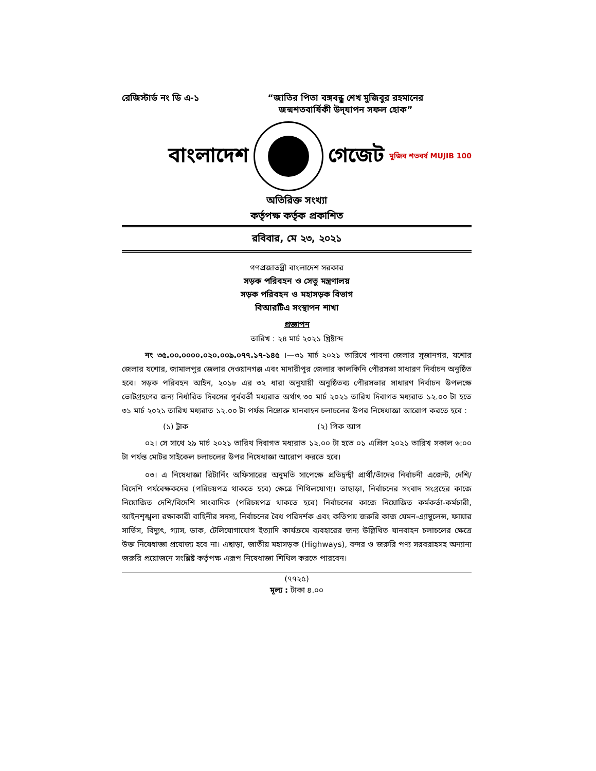রেজিস্টার্ড নং ডি এ-১
“জাতির পিতা বঙ্গবন্ধু শেখ মুজিবুর রহমানের
জন্মশতবার্ষিকী উদ্‌যাপন সফল হোক”
বাংলাদেশ গেজেট মুজিব শতবর্ষ MUJIB 100
অতিরিক্ত সংখ্যা
কর্তৃপক্ষ কর্তৃক প্রকাশিত
রবিবার, মে ২৩, ২০২১
গণপ্রজাতন্ত্রী বাংলাদেশ সরকার
সড়ক পরিবহন ও সেতু মন্ত্রণালয়
সড়ক পরিবহন ও মহাসড়ক বিভাগ
বিআরটিএ সংস্থাপন শাখা
প্রজ্ঞাপন
তারিখ : ২৪ মার্চ ২০২১ খ্রিষ্টাব্দ
নং ৩৫.০০.০০০০.০২০.০০৯.০৭৭.১৭-১৪৫ ।—৩১ মার্চ ২০২১ তারিখে পাবনা জেলার সুজানগর, যশোর জেলার যশোর, জামালপুর জেলার দেওয়ানগঞ্জ এবং মাদারীপুর জেলার কালকিনি পৌরসভা সাধারণ নির্বাচন অনুষ্ঠিত হবে। সড়ক পরিবহন আইন, ২০১৮ এর ৩২ ধারা অনুযায়ী অনুষ্ঠিতব্য পৌরসভার সাধারণ নির্বাচন উপলক্ষে ভোটগ্রহণের জন্য নির্ধারিত দিবসের পূর্ববর্তী মধ্যরাত অর্থাৎ ৩০ মার্চ ২০২১ তারিখ দিবাগত মধ্যরাত ১২.০০ টা হতে ৩১ মার্চ ২০২১ তারিখ মধ্যরাত ১২.০০ টা পর্যন্ত নিম্নোক্ত যানবাহন চলাচলের উপর নিষেধাজ্ঞা আরোপ করতে হবে :
(১) ট্রাক (২) পিক আপ
০২। সে সাথে ২৯ মার্চ ২০২১ তারিখ দিবাগত মধ্যরাত ১২.০০ টা হতে ০১ এপ্রিল ২০২১ তারিখ সকাল ৬:০০ টা পর্যন্ত মোটর সাইকেল চলাচলের উপর নিষেধাজ্ঞা আরোপ করতে হবে।
০৩। এ নিষেধাজ্ঞা রিটার্নিং অফিসারের অনুমতি সাপেক্ষে প্রতিদ্বন্দ্বী প্রার্থী/তাঁদের নির্বাচনী এজেন্ট, দেশি/বিদেশি পর্যবেক্ষকদের (পরিচয়পত্র থাকতে হবে) ক্ষেত্রে শিথিলযোগ্য। তাছাড়া, নির্বাচনের সংবাদ সংগ্রহের কাজে নিয়োজিত দেশি/বিদেশি সাংবাদিক (পরিচয়পত্র থাকতে হবে) নির্বাচনের কাজে নিয়োজিত কর্মকর্তা-কর্মচারী, আইনশৃঙ্খলা রক্ষাকারী বাহিনীর সদস্য, নির্বাচনের বৈধ পরিদর্শক এবং কতিপয় জরুরি কাজ যেমন-এ্যাম্বুলেন্স, ফায়ার সার্ভিস, বিদ্যুৎ, গ্যাস, ডাক, টেলিযোগাযোগ ইত্যাদি কার্যক্রমে ব্যবহারের জন্য উল্লিখিত যানবাহন চলাচলের ক্ষেত্রে উক্ত নিষেধাজ্ঞা প্রযোজ্য হবে না। এছাড়া, জাতীয় মহাসড়ক (Highways), বন্দর ও জরুরি পণ্য সরবরাহসহ অন্যান্য জরুরি প্রয়োজনে সংশ্লিষ্ট কর্তৃপক্ষ এরূপ নিষেধাজ্ঞা শিথিল করতে পারবেন।
(৭৭২৫)
মূল্য : টাকা ৪.০০